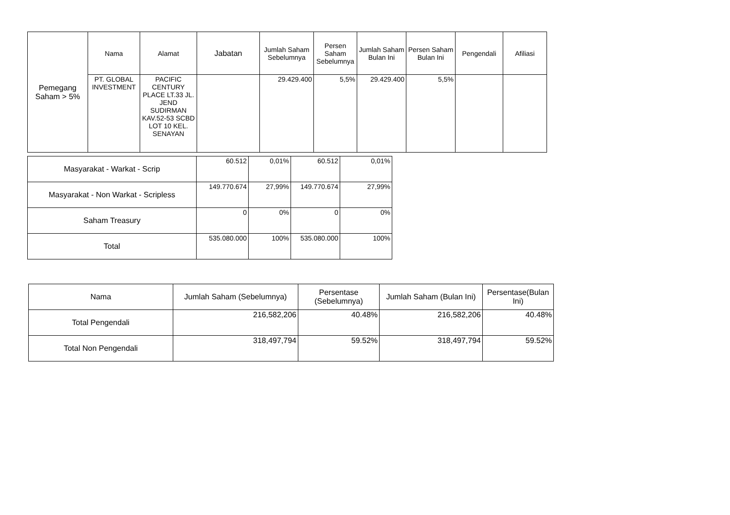| Pemegang Saham > 5% | Nama | Alamat | Jabatan | Jumlah Saham Sebelumnya | Persen Saham Sebelumnya | Jumlah Saham Bulan Ini | Persen Saham Bulan Ini | Pengendali | Afiliasi |
| --- | --- | --- | --- | --- | --- | --- | --- | --- | --- |
| | PT. GLOBAL INVESTMENT | PACIFIC CENTURY PLACE LT.33 JL. JEND SUDIRMAN KAV.52-53 SCBD LOT 10 KEL. SENAYAN | | 29.429.400 | 5,5% | 29.429.400 | 5,5% | | |
| Masyarakat - Warkat - Scrip | 60.512 | 0,01% | 60.512 | 0,01% |
| Masyarakat - Non Warkat - Scripless | 149.770.674 | 27,99% | 149.770.674 | 27,99% |
| Saham Treasury | 0 | 0% | 0 | 0% |
| Total | 535.080.000 | 100% | 535.080.000 | 100% |
| Nama | Jumlah Saham (Sebelumnya) | Persentase (Sebelumnya) | Jumlah Saham (Bulan Ini) | Persentase(Bulan Ini) |
| --- | --- | --- | --- | --- |
| Total Pengendali | 216,582,206 | 40.48% | 216,582,206 | 40.48% |
| Total Non Pengendali | 318,497,794 | 59.52% | 318,497,794 | 59.52% |